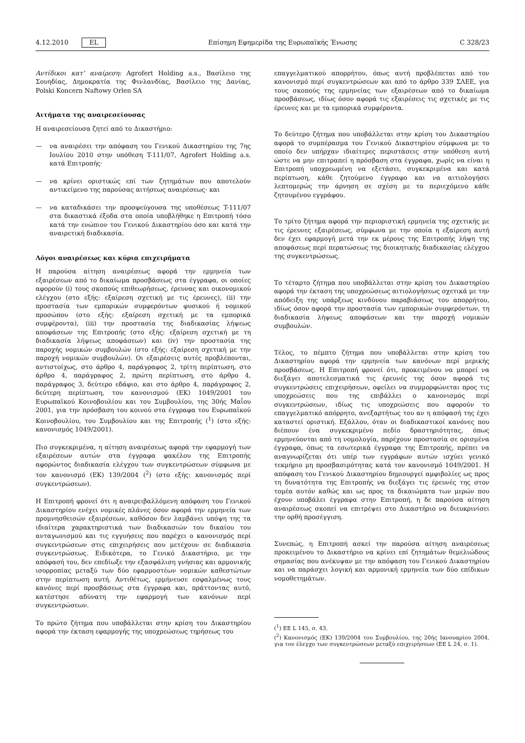4.12.2010 EL Επίσημη Εφημερίδα της Ευρωπαϊκής Ένωσης C 328/23
Αντίδικοι κατ’ αναίρεση: Agrofert Holding a.s., Βασίλειο της Σουηδίας, Δημοκρατία της Φινλανδίας, Βασίλειο της Δανίας, Polski Koncern Naftowy Orlen SA
Αιτήματα της αναιρεσείουσας
Η αναιρεσείουσα ζητεί από το Δικαστήριο:
— να αναιρέσει την απόφαση του Γενικού Δικαστηρίου της 7ης Ιουλίου 2010 στην υπόθεση T-111/07, Agrofert Holding a.s. κατά Επιτροπής·
— να κρίνει οριστικώς επί των ζητημάτων που αποτελούν αντικείμενο της παρούσας αιτήσεως αναιρέσεως· και
— να καταδικάσει την προσφεύγουσα της υποθέσεως T-111/07 στα δικαστικά έξοδα στα οποία υποβλήθηκε η Επιτροπή τόσο κατά την ενώπιον του Γενικού Δικαστηρίου όσο και κατά την αναιρετική διαδικασία.
Λόγοι αναιρέσεως και κύρια επιχειρήματα
Η παρούσα αίτηση αναιρέσεως αφορά την ερμηνεία των εξαιρέσεων από το δικαίωμα προσβάσεως στα έγγραφα, οι οποίες αφορούν (i) τους σκοπούς επιθεωρήσεως, έρευνας και οικονομικού ελέγχου (στο εξής: εξαίρεση σχετική με τις έρευνες), (ii) την προστασία των εμπορικών συμφερόντων φυσικού ή νομικού προσώπου (στο εξής: εξαίρεση σχετική με τα εμπορικά συμφέροντα), (iii) την προστασία της διαδικασίας λήψεως αποφάσεων της Επιτροπής (στο εξής: εξαίρεση σχετική με τη διαδικασία λήψεως αποφάσεων) και (iv) την προστασία της παροχής νομικών συμβουλών (στο εξής: εξαίρεση σχετική με την παροχή νομικών συμβουλών). Οι εξαιρέσεις αυτές προβλέπονται, αντιστοίχως, στο άρθρο 4, παράγραφος 2, τρίτη περίπτωση, στο άρθρο 4, παράγραφος 2, πρώτη περίπτωση, στο άρθρο 4, παράγραφος 3, δεύτερο εδάφιο, και στο άρθρο 4, παράγραφος 2, δεύτερη περίπτωση, του κανονισμού (ΕΚ) 1049/2001 του Ευρωπαϊκού Κοινοβουλίου και του Συμβουλίου, της 30ής Μαΐου 2001, για την πρόσβαση του κοινού στα έγγραφα του Ευρωπαϊκού Κοινοβουλίου, του Συμβουλίου και της Επιτροπής (<sup>1</sup>) (στο εξής: κανονισμός 1049/2001).
Πιο συγκεκριμένα, η αίτηση αναιρέσεως αφορά την εφαρμογή των εξαιρέσεων αυτών στα έγγραφα φακέλου της Επιτροπής αφορώντος διαδικασία ελέγχου των συγκεντρώσεων σύμφωνα με τον κανονισμό (ΕΚ) 139/2004 (<sup>2</sup>) (στο εξής: κανονισμός περί συγκεντρώσεων).
Η Επιτροπή φρονεί ότι η αναιρειβαλλόμενη απόφαση του Γενικού Δικαστηρίου ενέχει νομικές πλάνες όσον αφορά την ερμηνεία των προμνησθεισών εξαιρέσεων, καθόσον δεν λαμβάνει υπόψη της τα ιδιαίτερα χαρακτηριστικά των διαδικασιών του δικαίου του ανταγωνισμού και τις εγγυήσεις που παρέχει ο κανονισμός περί συγκεντρώσεων στις επιχειρήσεις που μετέχουν σε διαδικασία συγκεντρώσεως. Ειδικότερα, το Γενικό Δικαστήριο, με την απόφασή του, δεν επεδίωξε την εξασφάλιση γνήσιας και αρμονικής ισορροπίας μεταξύ των δύο εφαρμοστέων νομικών καθεστώτων στην περίπτωση αυτή. Αντιθέτως, ερμήνευσε εσφαλμένως τους κανόνες περί προσβάσεως στα έγγραφα και, πράττοντας αυτό, κατέστησε αδύνατη την εφαρμογή των κανόνων περί συγκεντρώσεων.
Το πρώτο ζήτημα που υποβάλλεται στην κρίση του Δικαστηρίου αφορά την έκταση εφαρμογής της υποχρεώσεως τηρήσεως του
επαγγελματικού απορρήτου, όπως αυτή προβλέπεται από τον κανονισμό περί συγκεντρώσεων και από το άρθρο 339 ΣΛΕΕ, για τους σκοπούς της ερμηνείας των εξαιρέσεων από το δικαίωμα προσβάσεως, ιδίως όσον αφορά τις εξαιρέσεις τις σχετικές με τις έρευνες και με τα εμπορικά συμφέροντα.
Το δεύτερο ζήτημα που υποβάλλεται στην κρίση του Δικαστηρίου αφορά το συμπέρασμα του Γενικού Δικαστηρίου σύμφωνα με το οποίο δεν υπήρχαν ιδιαίτερες περιστάσεις στην υπόθεση αυτή ώστε να μην επιτραπεί η πρόσβαση στα έγγραφα, χωρίς να είναι η Επιτροπή υποχρεωμένη να εξετάσει, συγκεκριμένα και κατά περίπτωση, κάθε ζητούμενο έγγραφο και να αιτιολογήσει λεπτομερώς την άρνηση σε σχέση με το περιεχόμενο κάθε ζητουμένου εγγράφου.
Το τρίτο ζήτημα αφορά την περιοριστική ερμηνεία της σχετικής με τις έρευνες εξαιρέσεως, σύμφωνα με την οποία η εξαίρεση αυτή δεν έχει εφαρμογή μετά την εκ μέρους της Επιτροπής λήψη της αποφάσεως περί περατώσεως της διοικητικής διαδικασίας ελέγχου της συγκεντρώσεως.
Το τέταρτο ζήτημα που υποβάλλεται στην κρίση του Δικαστηρίου αφορά την έκταση της υποχρεώσεως αιτιολογήσεως σχετικά με την απόδειξη της υπάρξεως κινδύνου παραβιάσεως του απορρήτου, ιδίως όσον αφορά την προστασία των εμπορικών συμφερόντων, τη διαδικασία λήψεως αποφάσεων και την παροχή νομικών συμβουλών.
Τέλος, το πέμπτο ζήτημα που υποβάλλεται στην κρίση του Δικαστηρίου αφορά την ερμηνεία των κανόνων περί μερικής προσβάσεως. Η Επιτροπή φρονεί ότι, προκειμένου να μπορεί να διεξάγει αποτελεσματικά τις έρευνές της όσον αφορά τις συγκεντρώσεις επιχειρήσεων, οφείλει να συμμορφώνεται προς τις υποχρεώσεις που της επιβάλλει ο κανονισμός περί συγκεντρώσεων, ιδίως τις υποχρεώσεις που αφορούν το επαγγελματικό απόρρητο, ανεξαρτήτως του αν η απόφασή της έχει καταστεί οριστική. Εξάλλου, όταν οι διαδικαστικοί κανόνες που διέπουν ένα συγκεκριμένο πεδίο δραστηριότητας, όπως ερμηνεύονται από τη νομολογία, παρέχουν προστασία σε ορισμένα έγγραφα, όπως τα εσωτερικά έγγραφα της Επιτροπής, πρέπει να αναγνωρίζεται ότι υπέρ των εγγράφων αυτών ισχύει γενικό τεκμήριο μη προσβασιμότητας κατά τον κανονισμό 1049/2001. Η απόφαση του Γενικού Δικαστηρίου δημιουργεί αμφιβολίες ως προς τη δυνατότητα της Επιτροπής να διεξάγει τις έρευνές της στον τομέα αυτόν καθώς και ως προς τα δικαιώματα των μερών που έχουν υποβάλει έγγραφα στην Επιτροπή, η δε παρούσα αίτηση αναιρέσεως σκοπεί να επιτρέψει στο Δικαστήριο να διευκρινίσει την ορθή προσέγγιση.
Συνεπώς, η Επιτροπή ασκεί την παρούσα αίτηση αναιρέσεως προκειμένου το Δικαστήριο να κρίνει επί ζητημάτων θεμελιώδους σημασίας που ανέκυψαν με την απόφαση του Γενικού Δικαστηρίου και να παράσχει λογική και αρμονική ερμηνεία των δύο επίδικων νομοθετημάτων.
(<sup>1</sup>) ΕΕ L 145, σ. 43.
(<sup>2</sup>) Κανονισμός (ΕΚ) 139/2004 του Συμβουλίου, της 20ής Ιανουαρίου 2004, για τον έλεγχο των συγκεντρώσεων μεταξύ επιχειρήσεων (ΕΕ L 24, σ. 1).